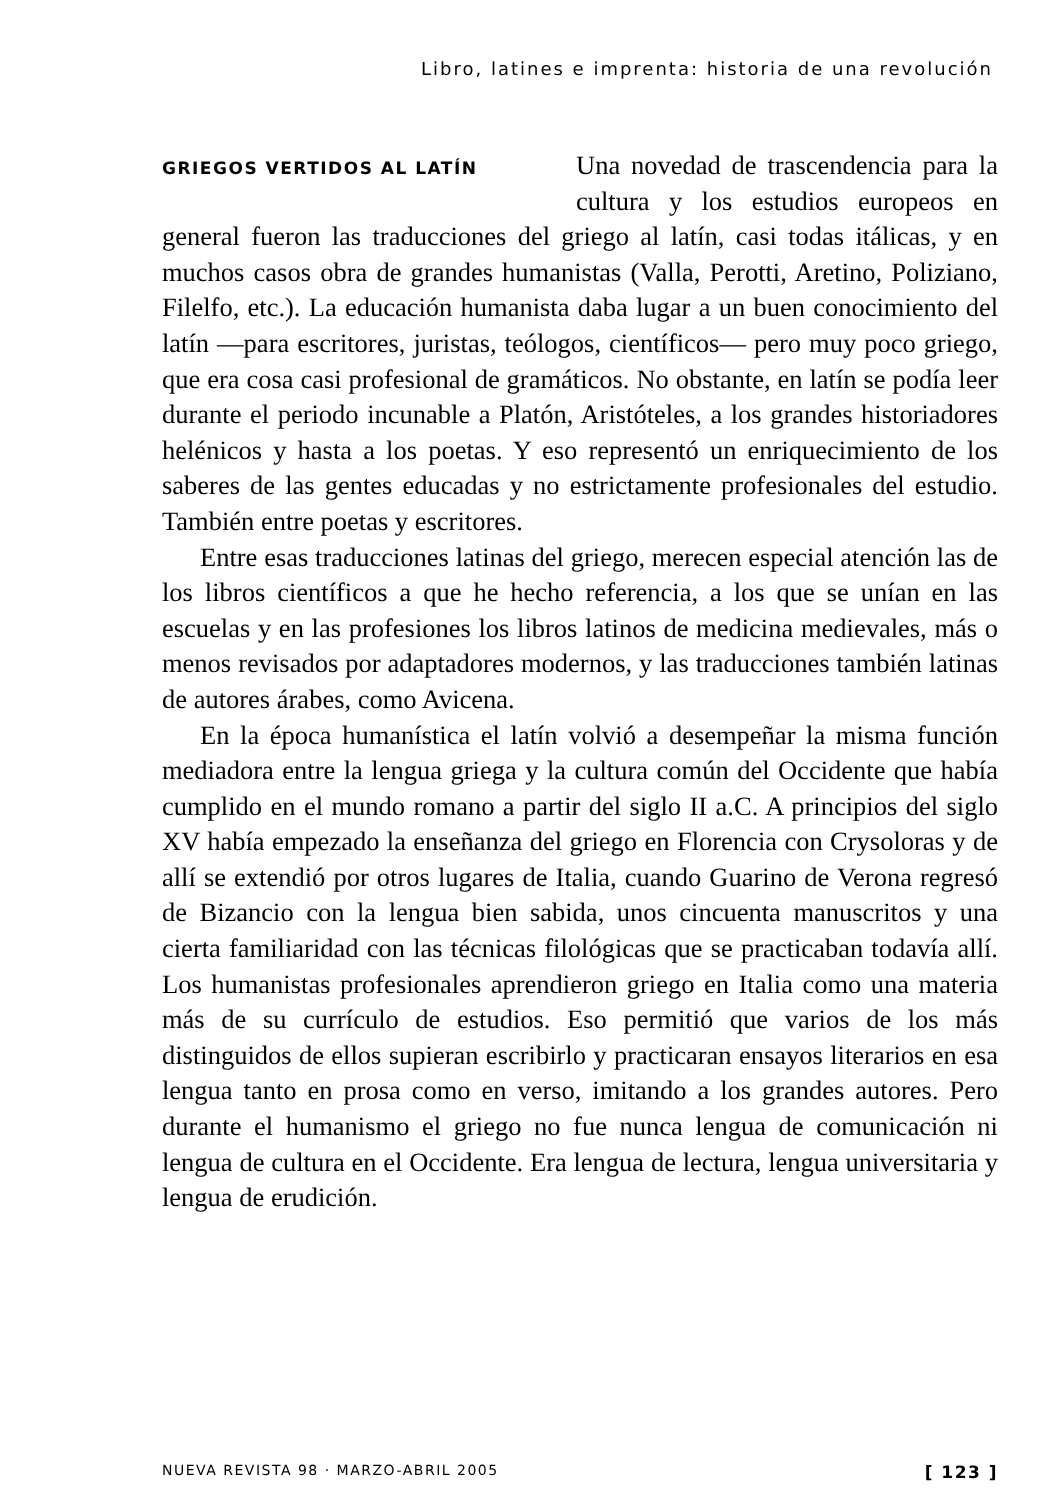Libro, latines e imprenta: historia de una revolución
GRIEGOS VERTIDOS AL LATÍN
Una novedad de trascendencia para la cultura y los estudios europeos en general fueron las traducciones del griego al latín, casi todas itálicas, y en muchos casos obra de grandes humanistas (Valla, Perotti, Aretino, Poliziano, Filelfo, etc.). La educación humanista daba lugar a un buen conocimiento del latín —para escritores, juristas, teólogos, científicos— pero muy poco griego, que era cosa casi profesional de gramáticos. No obstante, en latín se podía leer durante el periodo incunable a Platón, Aristóteles, a los grandes historiadores helénicos y hasta a los poetas. Y eso representó un enriquecimiento de los saberes de las gentes educadas y no estrictamente profesionales del estudio. También entre poetas y escritores.
Entre esas traducciones latinas del griego, merecen especial atención las de los libros científicos a que he hecho referencia, a los que se unían en las escuelas y en las profesiones los libros latinos de medicina medievales, más o menos revisados por adaptadores modernos, y las traducciones también latinas de autores árabes, como Avicena.
En la época humanística el latín volvió a desempeñar la misma función mediadora entre la lengua griega y la cultura común del Occidente que había cumplido en el mundo romano a partir del siglo II a.C. A principios del siglo XV había empezado la enseñanza del griego en Florencia con Crysoloras y de allí se extendió por otros lugares de Italia, cuando Guarino de Verona regresó de Bizancio con la lengua bien sabida, unos cincuenta manuscritos y una cierta familiaridad con las técnicas filológicas que se practicaban todavía allí. Los humanistas profesionales aprendieron griego en Italia como una materia más de su currículo de estudios. Eso permitió que varios de los más distinguidos de ellos supieran escribirlo y practicaran ensayos literarios en esa lengua tanto en prosa como en verso, imitando a los grandes autores. Pero durante el humanismo el griego no fue nunca lengua de comunicación ni lengua de cultura en el Occidente. Era lengua de lectura, lengua universitaria y lengua de erudición.
NUEVA REVISTA 98 · MARZO-ABRIL 2005 [ 123 ]